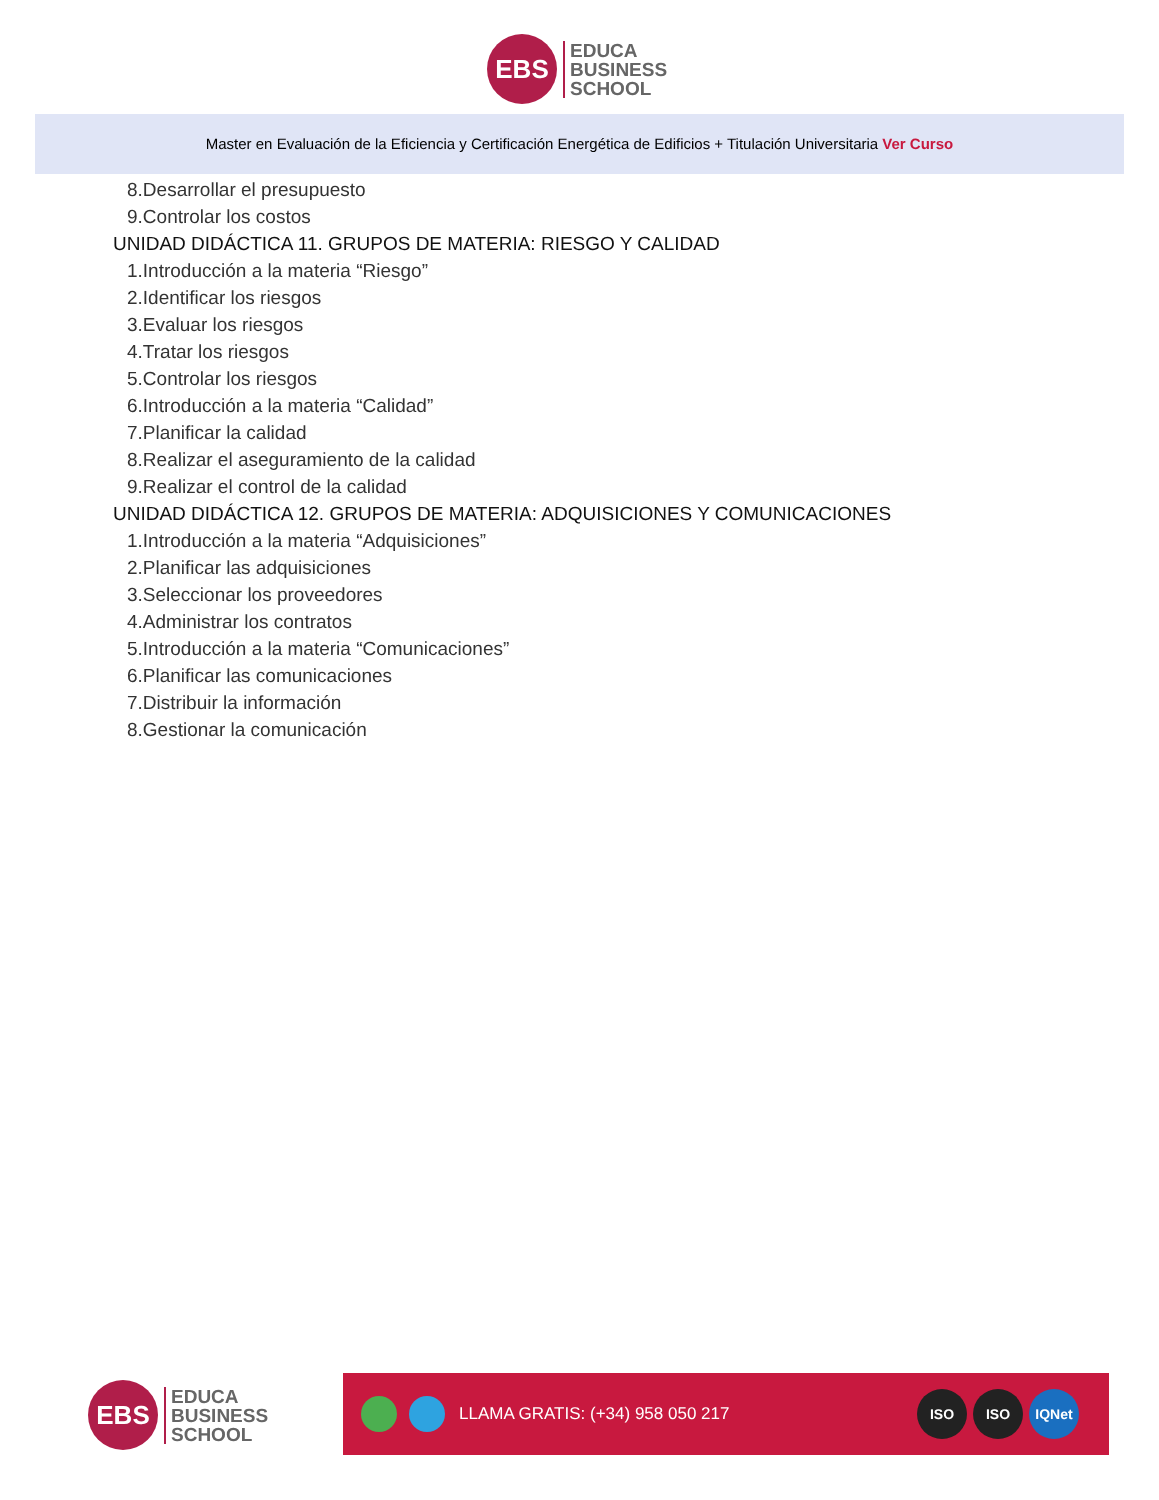EBS
EDUCA
BUSINESS
SCHOOL
Master en Evaluación de la Eficiencia y Certificación Energética de Edificios + Titulación Universitaria Ver Curso
8.Desarrollar el presupuesto
9.Controlar los costos
UNIDAD DIDÁCTICA 11. GRUPOS DE MATERIA: RIESGO Y CALIDAD
1.Introducción a la materia “Riesgo”
2.Identificar los riesgos
3.Evaluar los riesgos
4.Tratar los riesgos
5.Controlar los riesgos
6.Introducción a la materia “Calidad”
7.Planificar la calidad
8.Realizar el aseguramiento de la calidad
9.Realizar el control de la calidad
UNIDAD DIDÁCTICA 12. GRUPOS DE MATERIA: ADQUISICIONES Y COMUNICACIONES
1.Introducción a la materia “Adquisiciones”
2.Planificar las adquisiciones
3.Seleccionar los proveedores
4.Administrar los contratos
5.Introducción a la materia “Comunicaciones”
6.Planificar las comunicaciones
7.Distribuir la información
8.Gestionar la comunicación
EBS
EDUCA
BUSINESS
SCHOOL
LLAMA GRATIS: (+34) 958 050 217
ISO ISO IQNet